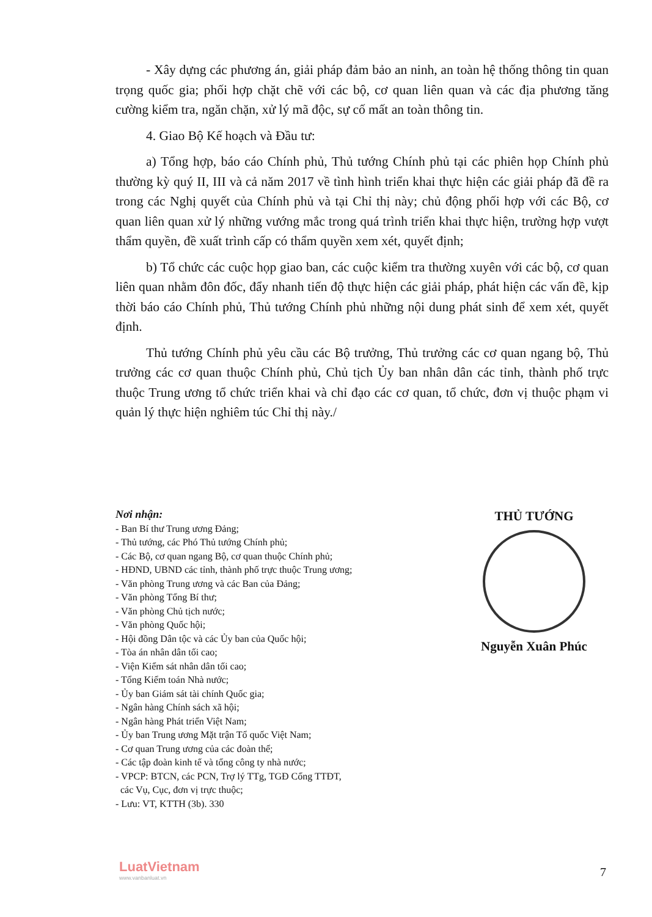- Xây dựng các phương án, giải pháp đảm bảo an ninh, an toàn hệ thống thông tin quan trọng quốc gia; phối hợp chặt chẽ với các bộ, cơ quan liên quan và các địa phương tăng cường kiểm tra, ngăn chặn, xử lý mã độc, sự cố mất an toàn thông tin.
4. Giao Bộ Kế hoạch và Đầu tư:
a) Tổng hợp, báo cáo Chính phủ, Thủ tướng Chính phủ tại các phiên họp Chính phủ thường kỳ quý II, III và cả năm 2017 về tình hình triển khai thực hiện các giải pháp đã đề ra trong các Nghị quyết của Chính phủ và tại Chỉ thị này; chủ động phối hợp với các Bộ, cơ quan liên quan xử lý những vướng mắc trong quá trình triển khai thực hiện, trường hợp vượt thẩm quyền, đề xuất trình cấp có thẩm quyền xem xét, quyết định;
b) Tổ chức các cuộc họp giao ban, các cuộc kiểm tra thường xuyên với các bộ, cơ quan liên quan nhằm đôn đốc, đẩy nhanh tiến độ thực hiện các giải pháp, phát hiện các vấn đề, kịp thời báo cáo Chính phủ, Thủ tướng Chính phủ những nội dung phát sinh để xem xét, quyết định.
Thủ tướng Chính phủ yêu cầu các Bộ trưởng, Thủ trưởng các cơ quan ngang bộ, Thủ trưởng các cơ quan thuộc Chính phủ, Chủ tịch Ủy ban nhân dân các tỉnh, thành phố trực thuộc Trung ương tổ chức triển khai và chỉ đạo các cơ quan, tổ chức, đơn vị thuộc phạm vi quản lý thực hiện nghiêm túc Chỉ thị này./
Nơi nhận:
- Ban Bí thư Trung ương Đảng;
- Thủ tướng, các Phó Thủ tướng Chính phủ;
- Các Bộ, cơ quan ngang Bộ, cơ quan thuộc Chính phủ;
- HĐND, UBND các tỉnh, thành phố trực thuộc Trung ương;
- Văn phòng Trung ương và các Ban của Đảng;
- Văn phòng Tổng Bí thư;
- Văn phòng Chủ tịch nước;
- Văn phòng Quốc hội;
- Hội đồng Dân tộc và các Ủy ban của Quốc hội;
- Tòa án nhân dân tối cao;
- Viện Kiểm sát nhân dân tối cao;
- Tổng Kiểm toán Nhà nước;
- Ủy ban Giám sát tài chính Quốc gia;
- Ngân hàng Chính sách xã hội;
- Ngân hàng Phát triển Việt Nam;
- Ủy ban Trung ương Mặt trận Tổ quốc Việt Nam;
- Cơ quan Trung ương của các đoàn thể;
- Các tập đoàn kinh tế và tổng công ty nhà nước;
- VPCP: BTCN, các PCN, Trợ lý TTg, TGĐ Cổng TTĐT,
các Vụ, Cục, đơn vị trực thuộc;
- Lưu: VT, KTTH (3b). 330
THỦ TƯỚNG
Nguyễn Xuân Phúc
LuatVietnam
www.vanbanluat.vn
7